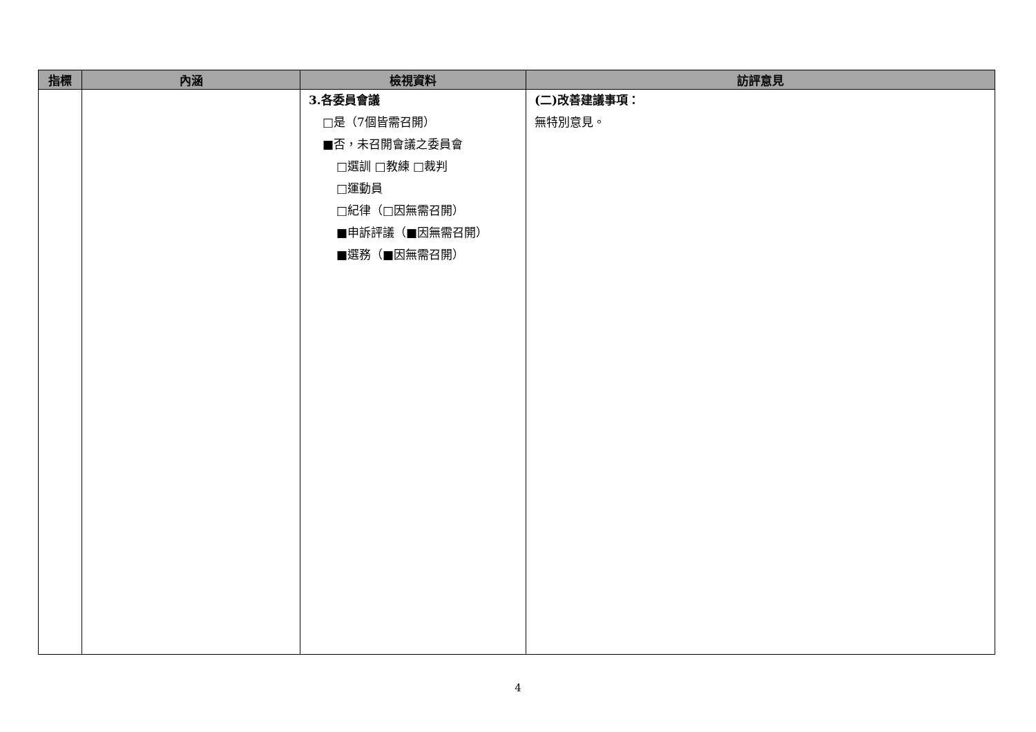| 指標 | 內涵 | 檢視資料 | 訪評意見 |
| --- | --- | --- | --- |
| | | 3.各委員會議 □是（7個皆需召開） ■否，未召開會議之委員會 □選訓 □教練 □裁判 □運動員 □紀律（□因無需召開） ■申訴評議（■因無需召開） ■選務（■因無需召開） | (二)改善建議事項： 無特別意見。 |
4